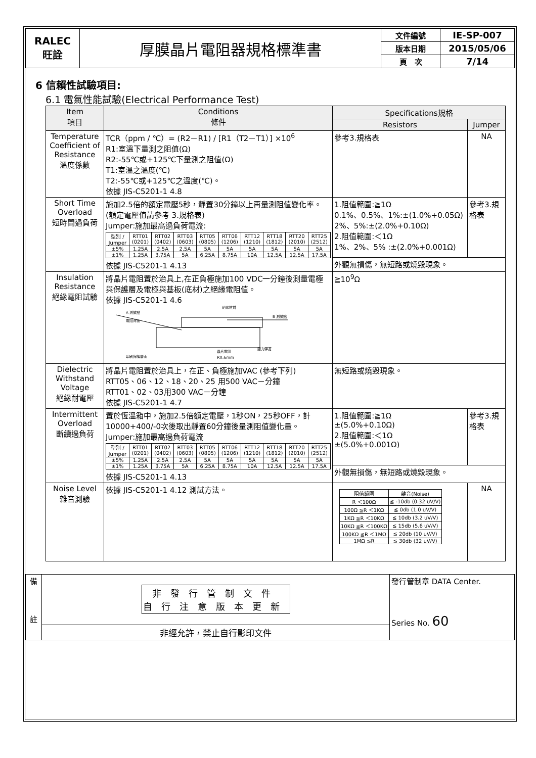| RALEC 旺詮 | 厚膜晶片電阻器規格標準書 | 文件編號 | IE-SP-007 |
| | | 版本日期 | 2015/05/06 |
| | | 頁 次 | 7/14 |
6 信賴性試驗項目:
6.1 電氣性能試驗(Electrical Performance Test)
| Item 項目 | Conditions 條件 | Specifications規格 | |
| --- | --- | --- | --- |
| | | Resistors | Jumper |
| Temperature Coefficient of Resistance 溫度係數 | TCR（ppm / ℃）= (R2－R1) / [R1（T2－T1）] ×10<sup>6</sup> R1:室溫下量測之阻值(Ω) R2:-55℃或+125℃下量測之阻值(Ω) T1:室溫之溫度(℃) T2:-55℃或+125℃之溫度(℃)。 依據 JIS-C5201-1 4.8 | 參考3.規格表 | NA |
| Short Time Overload 短時間過負荷 | 施加2.5倍的額定電壓5秒，靜置30分鐘以上再量測阻值變化率。 (額定電壓值請參考 3.規格表) Jumper:施加最高過負荷電流: / 型別 / Jumper / RTT01 (0201) / RTT02 (0402) / RTT03 (0603) / RTT05 (0805) / RTT06 (1206) / RTT12 (1210) / RTT18 (1812) / RTT20 (2010) / RTT25 (2512) / / ±5% / 1.25A / 2.5A / 2.5A / 5A / 5A / 5A / 5A / 5A / 5A / / ±1% / 1.25A / 3.75A / 5A / 6.25A / 8.75A / 10A / 12.5A / 12.5A / 17.5A / 依據 JIS-C5201-1 4.13 | 1.阻值範圍:≧1Ω 0.1%、0.5%、1%:±(1.0%+0.05Ω) 2%、5%:±(2.0%+0.10Ω) 2.阻值範圍:＜1Ω 1%、2%、5% :±(2.0%+0.001Ω) | 參考3.規格表 |
| | | 外觀無損傷，無短路或燒毀現象。 | |
| Insulation Resistance 絕緣電阻試驗 | 將晶片電阻置於治具上,在正負極施加100 VDC一分鐘後測量電極與保護層及電極與基板(底材)之絕緣電阻值。 依據 JIS-C5201-1 4.6 A 測試點 電阻背面 絕緣材質 B 測試點 印刷保護層面 晶片電阻 R0.6mm 壓力彈簧 | ≧10<sup>9</sup>Ω | |
| Dielectric Withstand Voltage 絕緣耐電壓 | 將晶片電阻置於治具上，在正、負極施加VAC (參考下列) RTT05、06、12、18、20、25 用500 VAC－分鐘 RTT01、02、03用300 VAC－分鐘 依據 JIS-C5201-1 4.7 | 無短路或燒毀現象。 | |
| Intermittent Overload 斷續過負荷 | 置於恆溫箱中，施加2.5倍額定電壓，1秒ON，25秒OFF，計10000+400/-0次後取出靜置60分鐘後量測阻值變化量。 Jumper:施加最高過負荷電流 / 型別 / Jumper / RTT01 (0201) / RTT02 (0402) / RTT03 (0603) / RTT05 (0805) / RTT06 (1206) / RTT12 (1210) / RTT18 (1812) / RTT20 (2010) / RTT25 (2512) / / ±5% / 1.25A / 2.5A / 2.5A / 5A / 5A / 5A / 5A / 5A / 5A / / ±1% / 1.25A / 3.75A / 5A / 6.25A / 8.75A / 10A / 12.5A / 12.5A / 17.5A / 依據 JIS-C5201-1 4.13 | 1.阻值範圍:≧1Ω ±(5.0%+0.10Ω) 2.阻值範圍:＜1Ω ±(5.0%+0.001Ω) | 參考3.規格表 |
| | | 外觀無損傷，無短路或燒毀現象。 | |
| Noise Level 雜音測驗 | 依據 JIS-C5201-1 4.12 測試方法。 | / 阻值範圍 / 雜音(Noise) / / R ＜100Ω / ≦ -10db (0.32 uV/V) / / 100Ω ≦R ＜1KΩ / ≦ 0db (1.0 uV/V) / / 1KΩ ≦R ＜10KΩ / ≦ 10db (3.2 uV/V) / / 10KΩ ≦R ＜100KΩ / ≦ 15db (5.6 uV/V) / / 100KΩ ≦R ＜1MΩ / ≦ 20db (10 uV/V) / / 1MΩ ≦R / ≦ 30db (32 uV/V) / | NA |
| 備 註 | 非發行管制文件 自行注意版本更新 | 發行管制章 DATA Center. Series No. 60 |
| | 非經允許，禁止自行影印文件 | |